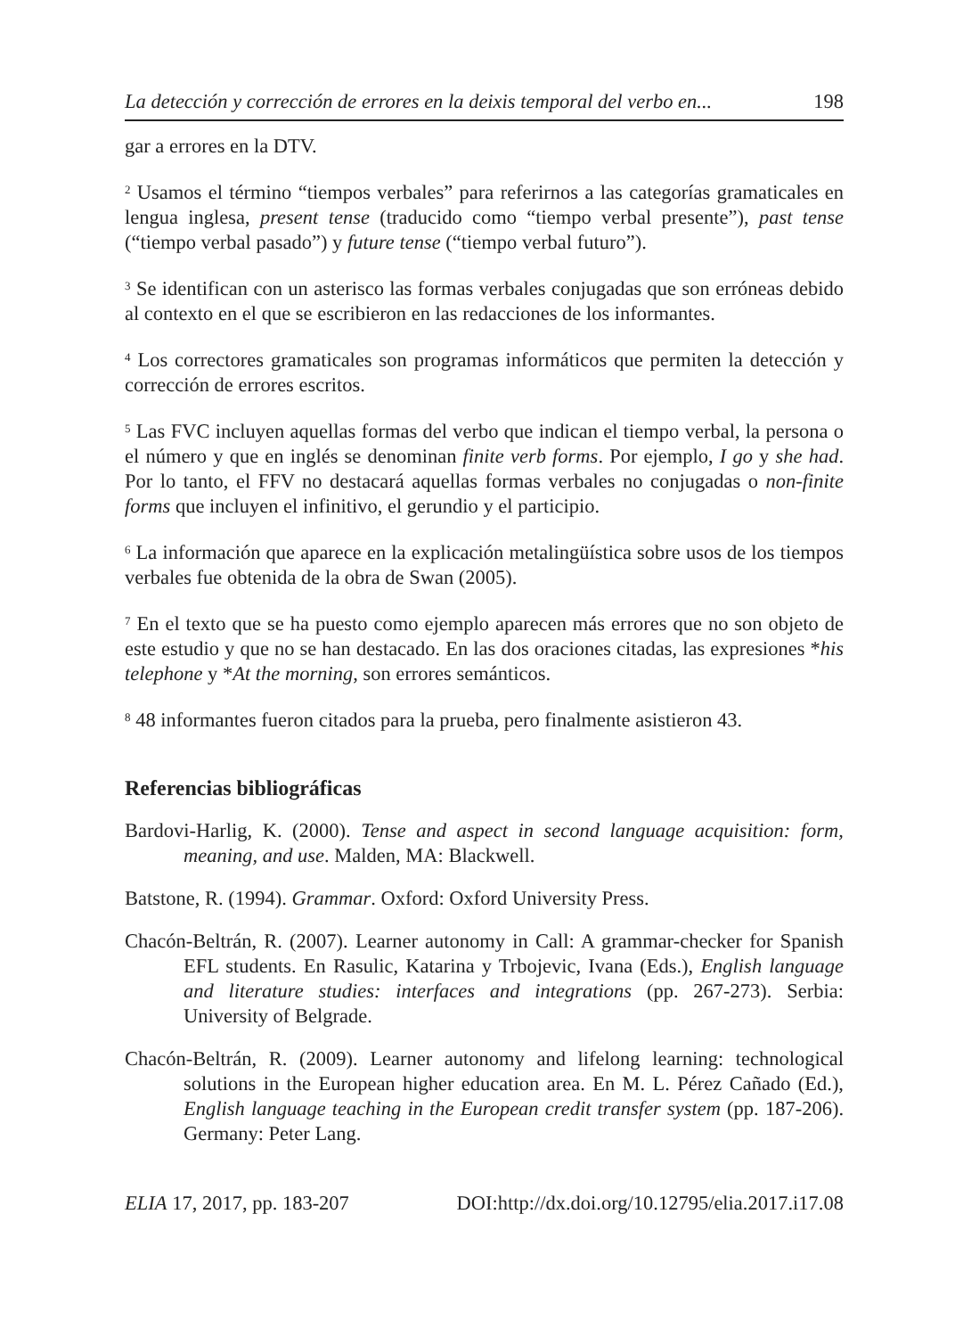La detección y corrección de errores en la deixis temporal del verbo en... 198
gar a errores en la DTV.
<sup>2</sup> Usamos el término “tiempos verbales” para referirnos a las categorías gramaticales en lengua inglesa, present tense (traducido como “tiempo verbal presente”), past tense (“tiempo verbal pasado”) y future tense (“tiempo verbal futuro”).
<sup>3</sup> Se identifican con un asterisco las formas verbales conjugadas que son erróneas debido al contexto en el que se escribieron en las redacciones de los informantes.
<sup>4</sup> Los correctores gramaticales son programas informáticos que permiten la detección y corrección de errores escritos.
<sup>5</sup> Las FVC incluyen aquellas formas del verbo que indican el tiempo verbal, la persona o el número y que en inglés se denominan finite verb forms. Por ejemplo, I go y she had. Por lo tanto, el FFV no destacará aquellas formas verbales no conjugadas o non-finite forms que incluyen el infinitivo, el gerundio y el participio.
<sup>6</sup> La información que aparece en la explicación metalingüística sobre usos de los tiempos verbales fue obtenida de la obra de Swan (2005).
<sup>7</sup> En el texto que se ha puesto como ejemplo aparecen más errores que no son objeto de este estudio y que no se han destacado. En las dos oraciones citadas, las expresiones *his telephone y *At the morning, son errores semánticos.
<sup>8</sup> 48 informantes fueron citados para la prueba, pero finalmente asistieron 43.
Referencias bibliográficas
Bardovi-Harlig, K. (2000). Tense and aspect in second language acquisition: form, meaning, and use. Malden, MA: Blackwell.
Batstone, R. (1994). Grammar. Oxford: Oxford University Press.
Chacón-Beltrán, R. (2007). Learner autonomy in Call: A grammar-checker for Spanish EFL students. En Rasulic, Katarina y Trbojevic, Ivana (Eds.), English language and literature studies: interfaces and integrations (pp. 267-273). Serbia: University of Belgrade.
Chacón-Beltrán, R. (2009). Learner autonomy and lifelong learning: technological solutions in the European higher education area. En M. L. Pérez Cañado (Ed.), English language teaching in the European credit transfer system (pp. 187-206). Germany: Peter Lang.
ELIA 17, 2017, pp. 183-207 DOI:http://dx.doi.org/10.12795/elia.2017.i17.08